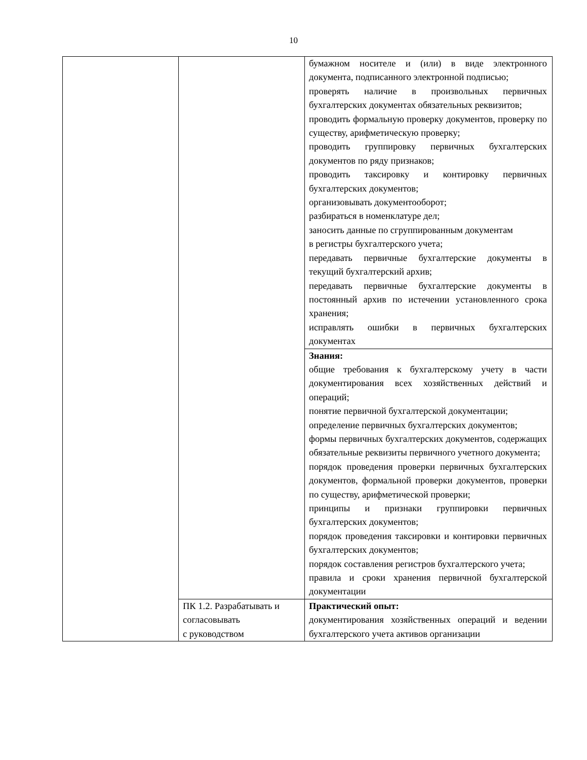10
| | | бумажном носителе и (или) в виде электронного документа, подписанного электронной подписью; проверять наличие в произвольных первичных бухгалтерских документах обязательных реквизитов; проводить формальную проверку документов, проверку по существу, арифметическую проверку; проводить группировку первичных бухгалтерских документов по ряду признаков; проводить таксировку и контировку первичных бухгалтерских документов; организовывать документооборот; разбираться в номенклатуре дел; заносить данные по сгруппированным документам в регистры бухгалтерского учета; передавать первичные бухгалтерские документы в текущий бухгалтерский архив; передавать первичные бухгалтерские документы в постоянный архив по истечении установленного срока хранения; исправлять ошибки в первичных бухгалтерских документах |
| | | Знания: общие требования к бухгалтерскому учету в части документирования всех хозяйственных действий и операций; понятие первичной бухгалтерской документации; определение первичных бухгалтерских документов; формы первичных бухгалтерских документов, содержащих обязательные реквизиты первичного учетного документа; порядок проведения проверки первичных бухгалтерских документов, формальной проверки документов, проверки по существу, арифметической проверки; принципы и признаки группировки первичных бухгалтерских документов; порядок проведения таксировки и контировки первичных бухгалтерских документов; порядок составления регистров бухгалтерского учета; правила и сроки хранения первичной бухгалтерской документации |
| | ПК 1.2. Разрабатывать и согласовывать с руководством | Практический опыт: документирования хозяйственных операций и ведении бухгалтерского учета активов организации |